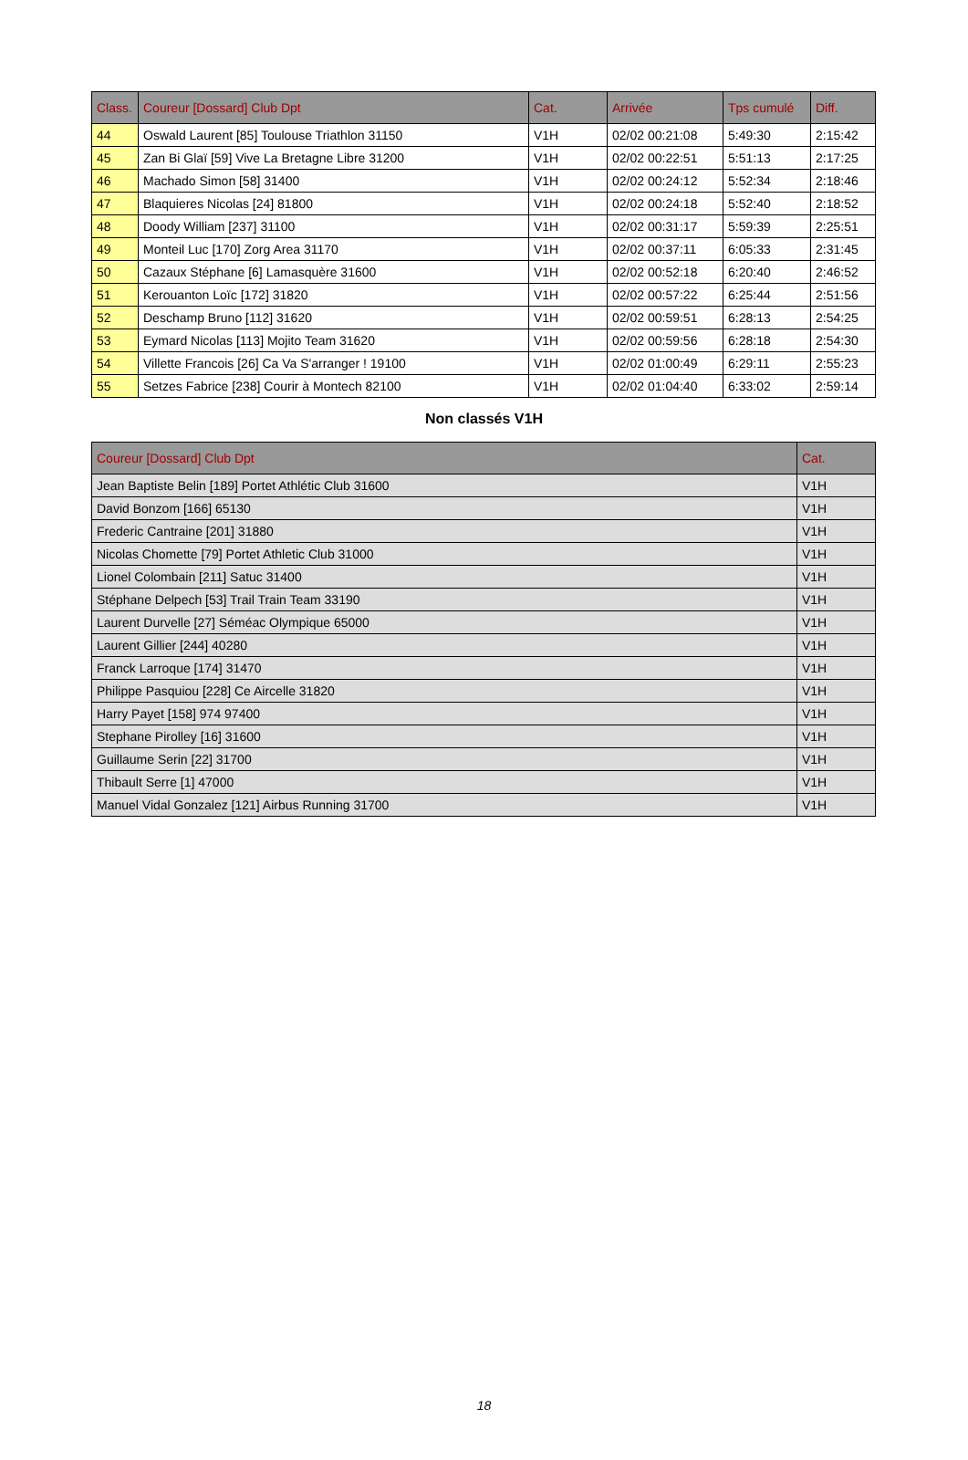| Class. | Coureur [Dossard] Club Dpt | Cat. | Arrivée | Tps cumulé | Diff. |
| --- | --- | --- | --- | --- | --- |
| 44 | Oswald Laurent [85] Toulouse Triathlon 31150 | V1H | 02/02 00:21:08 | 5:49:30 | 2:15:42 |
| 45 | Zan Bi Glaï [59] Vive La Bretagne Libre 31200 | V1H | 02/02 00:22:51 | 5:51:13 | 2:17:25 |
| 46 | Machado Simon [58] 31400 | V1H | 02/02 00:24:12 | 5:52:34 | 2:18:46 |
| 47 | Blaquieres Nicolas [24] 81800 | V1H | 02/02 00:24:18 | 5:52:40 | 2:18:52 |
| 48 | Doody William [237] 31100 | V1H | 02/02 00:31:17 | 5:59:39 | 2:25:51 |
| 49 | Monteil Luc [170] Zorg Area 31170 | V1H | 02/02 00:37:11 | 6:05:33 | 2:31:45 |
| 50 | Cazaux Stéphane [6] Lamasquère 31600 | V1H | 02/02 00:52:18 | 6:20:40 | 2:46:52 |
| 51 | Kerouanton Loïc [172] 31820 | V1H | 02/02 00:57:22 | 6:25:44 | 2:51:56 |
| 52 | Deschamp Bruno [112] 31620 | V1H | 02/02 00:59:51 | 6:28:13 | 2:54:25 |
| 53 | Eymard Nicolas [113] Mojito Team 31620 | V1H | 02/02 00:59:56 | 6:28:18 | 2:54:30 |
| 54 | Villette Francois [26] Ca Va S'arranger ! 19100 | V1H | 02/02 01:00:49 | 6:29:11 | 2:55:23 |
| 55 | Setzes Fabrice [238] Courir à Montech 82100 | V1H | 02/02 01:04:40 | 6:33:02 | 2:59:14 |
Non classés V1H
| Coureur [Dossard] Club Dpt | Cat. |
| --- | --- |
| Jean Baptiste Belin [189] Portet Athlétic Club 31600 | V1H |
| David Bonzom [166] 65130 | V1H |
| Frederic Cantraine [201] 31880 | V1H |
| Nicolas Chomette [79] Portet Athletic Club 31000 | V1H |
| Lionel Colombain [211] Satuc 31400 | V1H |
| Stéphane Delpech [53] Trail Train Team 33190 | V1H |
| Laurent Durvelle [27] Séméac Olympique 65000 | V1H |
| Laurent Gillier [244] 40280 | V1H |
| Franck Larroque [174] 31470 | V1H |
| Philippe Pasquiou [228] Ce Aircelle 31820 | V1H |
| Harry Payet [158] 974 97400 | V1H |
| Stephane Pirolley [16] 31600 | V1H |
| Guillaume Serin [22] 31700 | V1H |
| Thibault Serre [1] 47000 | V1H |
| Manuel Vidal Gonzalez [121] Airbus Running 31700 | V1H |
18